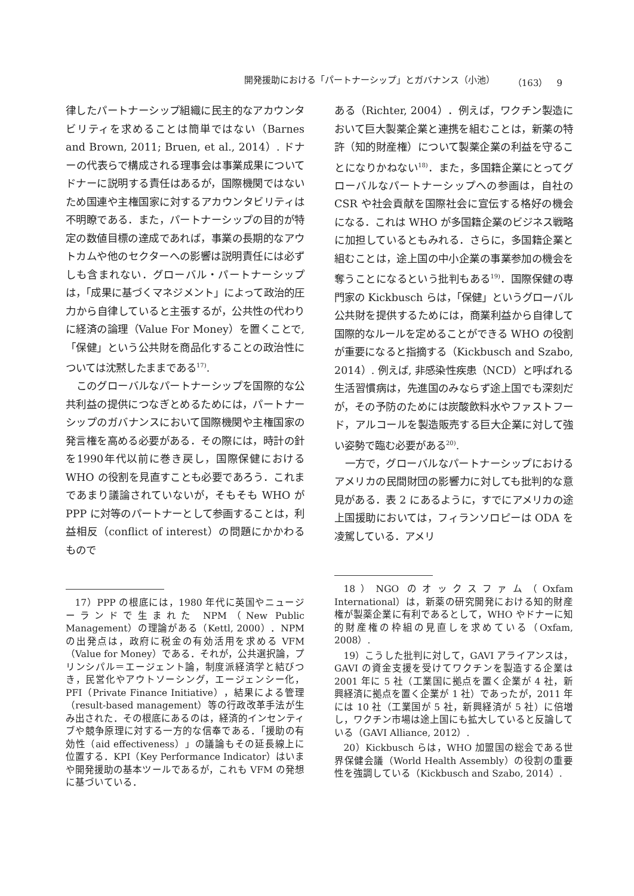開発援助における「パートナーシップ」とガバナンス（小池） （163）　9
律したパートナーシップ組織に民主的なアカウンタビリティを求めることは簡単ではない（Barnes and Brown, 2011; Bruen, et al., 2014）. ドナーの代表らで構成される理事会は事業成果についてドナーに説明する責任はあるが，国際機関ではないため国連や主権国家に対するアカウンタビリティは不明瞭である．また，パートナーシップの目的が特定の数値目標の達成であれば，事業の長期的なアウトカムや他のセクターへの影響は説明責任には必ずしも含まれない．グローバル・パートナーシップは，「成果に基づくマネジメント」によって政治的圧力から自律していると主張するが，公共性の代わりに経済の論理（Value For Money）を置くことで,「保健」という公共財を商品化することの政治性については沈黙したままである<sup>17)</sup>.
このグローバルなパートナーシップを国際的な公共利益の提供につなぎとめるためには，パートナーシップのガバナンスにおいて国際機関や主権国家の発言権を高める必要がある．その際には，時計の針を1990年代以前に巻き戻し，国際保健における WHO の役割を見直すことも必要であろう．これまであまり議論されていないが，そもそも WHO が PPP に対等のパートナーとして参画することは，利益相反（conflict of interest）の問題にかかわるもので
17）PPP の根底には，1980 年代に英国やニュージーランドで生まれた NPM（New Public Management）の理論がある（Kettl, 2000）．NPM の出発点は，政府に税金の有効活用を求める VFM（Value for Money）である．それが，公共選択論，プリンシパル＝エージェント論，制度派経済学と結びつき，民営化やアウトソーシング，エージェンシー化，PFI（Private Finance Initiative），結果による管理（result-based management）等の行政改革手法が生み出された．その根底にあるのは，経済的インセンティブや競争原理に対する一方的な信奉である．「援助の有効性（aid effectiveness）」の議論もその延長線上に位置する．KPI（Key Performance Indicator）はいまや開発援助の基本ツールであるが，これも VFM の発想に基づいている．
ある（Richter, 2004）．例えば，ワクチン製造において巨大製薬企業と連携を組むことは，新薬の特許（知的財産権）について製薬企業の利益を守ることになりかねない<sup>18)</sup>．また，多国籍企業にとってグローバルなパートナーシップへの参画は，自社の CSR や社会貢献を国際社会に宣伝する格好の機会になる．これは WHO が多国籍企業のビジネス戦略に加担しているともみれる．さらに，多国籍企業と組むことは，途上国の中小企業の事業参加の機会を奪うことになるという批判もある<sup>19)</sup>．国際保健の専門家の Kickbusch らは，「保健」というグローバル公共財を提供するためには，商業利益から自律して国際的なルールを定めることができる WHO の役割が重要になると指摘する（Kickbusch and Szabo, 2014）. 例えば, 非感染性疾患（NCD）と呼ばれる生活習慣病は，先進国のみならず途上国でも深刻だが，その予防のためには炭酸飲料水やファストフード，アルコールを製造販売する巨大企業に対して強い姿勢で臨む必要がある<sup>20)</sup>.
一方で，グローバルなパートナーシップにおけるアメリカの民間財団の影響力に対しても批判的な意見がある．表 2 にあるように，すでにアメリカの途上国援助においては，フィランソロピーは ODA を凌駕している．アメリ
18）NGO のオックスファム（Oxfam International）は，新薬の研究開発における知的財産権が製薬企業に有利であるとして，WHO やドナーに知的財産権の枠組の見直しを求めている（Oxfam, 2008）.
19）こうした批判に対して，GAVI アライアンスは，GAVI の資金支援を受けてワクチンを製造する企業は 2001 年に 5 社（工業国に拠点を置く企業が 4 社，新興経済に拠点を置く企業が 1 社）であったが，2011 年には 10 社（工業国が 5 社，新興経済が 5 社）に倍増し，ワクチン市場は途上国にも拡大していると反論している（GAVI Alliance, 2012）.
20）Kickbusch らは，WHO 加盟国の総会である世界保健会議（World Health Assembly）の役割の重要性を強調している（Kickbusch and Szabo, 2014）.